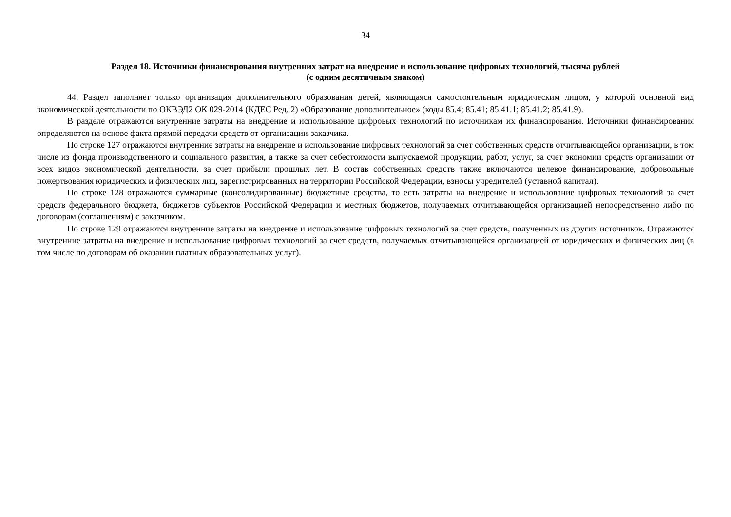34
Раздел 18. Источники финансирования внутренних затрат на внедрение и использование цифровых технологий, тысяча рублей
(с одним десятичным знаком)
44. Раздел заполняет только организация дополнительного образования детей, являющаяся самостоятельным юридическим лицом, у которой основной вид экономической деятельности по ОКВЭД2 ОК 029-2014 (КДЕС Ред. 2) «Образование дополнительное» (коды 85.4; 85.41; 85.41.1; 85.41.2; 85.41.9).
В разделе отражаются внутренние затраты на внедрение и использование цифровых технологий по источникам их финансирования. Источники финансирования определяются на основе факта прямой передачи средств от организации-заказчика.
По строке 127 отражаются внутренние затраты на внедрение и использование цифровых технологий за счет собственных средств отчитывающейся организации, в том числе из фонда производственного и социального развития, а также за счет себестоимости выпускаемой продукции, работ, услуг, за счет экономии средств организации от всех видов экономической деятельности, за счет прибыли прошлых лет. В состав собственных средств также включаются целевое финансирование, добровольные пожертвования юридических и физических лиц, зарегистрированных на территории Российской Федерации, взносы учредителей (уставной капитал).
По строке 128 отражаются суммарные (консолидированные) бюджетные средства, то есть затраты на внедрение и использование цифровых технологий за счет средств федерального бюджета, бюджетов субъектов Российской Федерации и местных бюджетов, получаемых отчитывающейся организацией непосредственно либо по договорам (соглашениям) с заказчиком.
По строке 129 отражаются внутренние затраты на внедрение и использование цифровых технологий за счет средств, полученных из других источников. Отражаются внутренние затраты на внедрение и использование цифровых технологий за счет средств, получаемых отчитывающейся организацией от юридических и физических лиц (в том числе по договорам об оказании платных образовательных услуг).